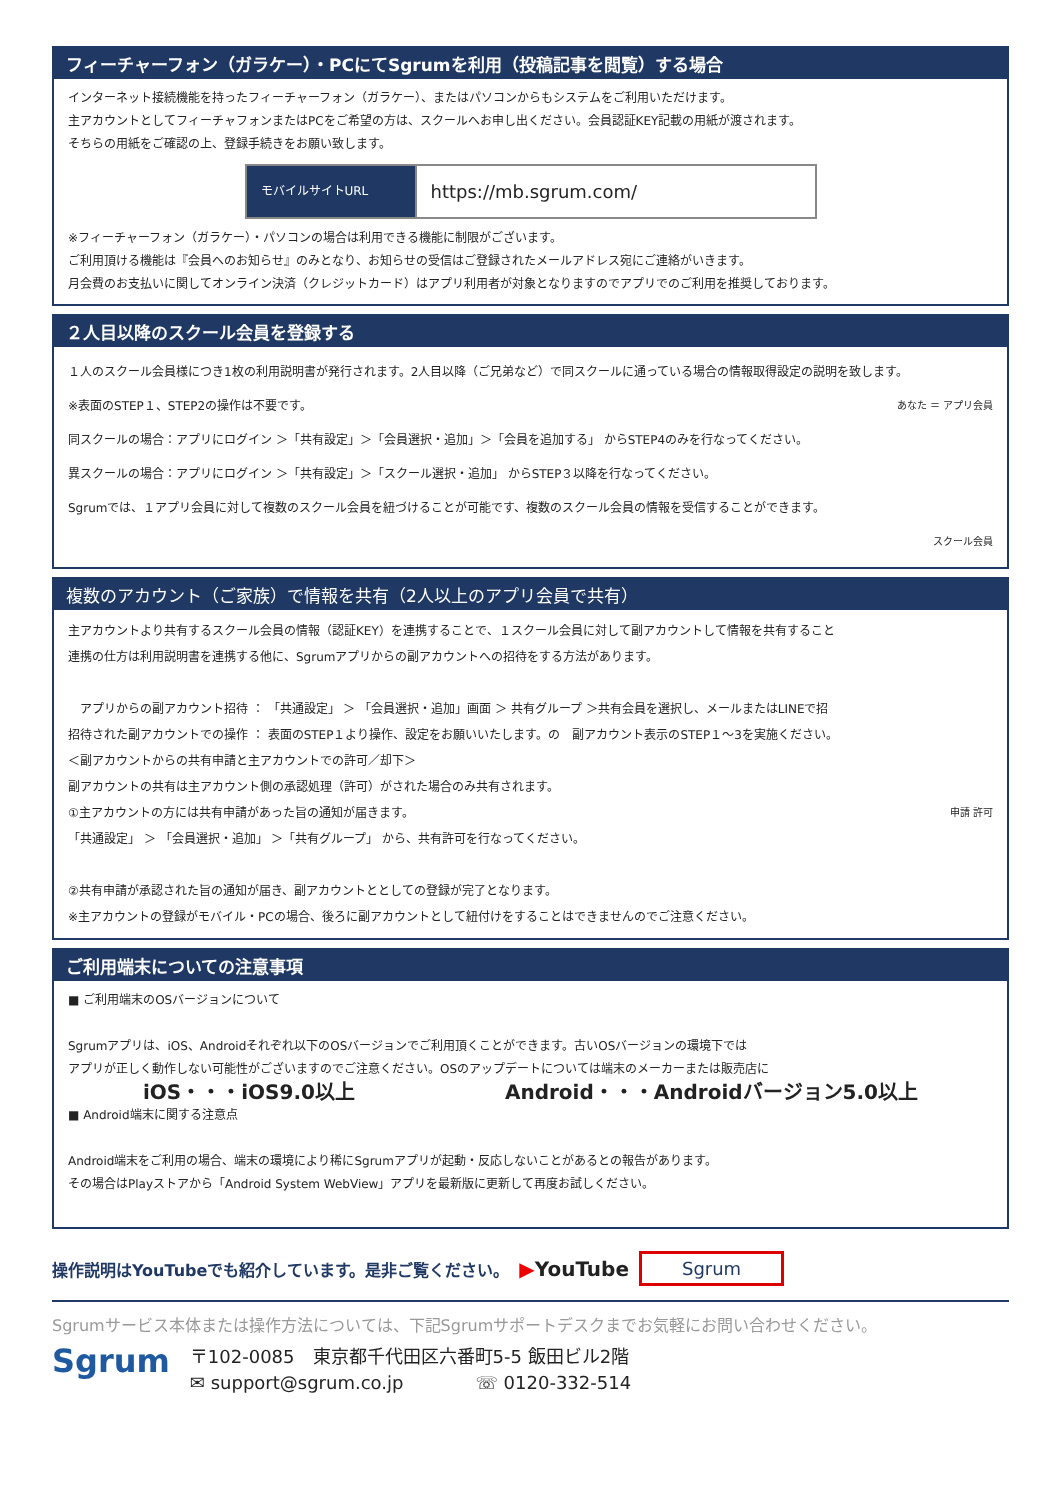フィーチャーフォン（ガラケー）・PCにてSgrumを利用（投稿記事を閲覧）する場合
インターネット接続機能を持ったフィーチャーフォン（ガラケー）、またはパソコンからもシステムをご利用いただけます。
主アカウントとしてフィーチャフォンまたはPCをご希望の方は、スクールへお申し出ください。会員認証KEY記載の用紙が渡されます。
そちらの用紙をご確認の上、登録手続きをお願い致します。
| モバイルサイトURL | https://mb.sgrum.com/ |
※フィーチャーフォン（ガラケー）・パソコンの場合は利用できる機能に制限がございます。
ご利用頂ける機能は『会員へのお知らせ』のみとなり、お知らせの受信はご登録されたメールアドレス宛にご連絡がいきます。
月会費のお支払いに関してオンライン決済（クレジットカード）はアプリ利用者が対象となりますのでアプリでのご利用を推奨しております。
２人目以降のスクール会員を登録する
１人のスクール会員様につき1枚の利用説明書が発行されます。2人目以降（ご兄弟など）で同スクールに通っている場合の情報取得設定の説明を致します。
※表面のSTEP１、STEP2の操作は不要です。 あなた ＝ アプリ会員
同スクールの場合：アプリにログイン ＞「共有設定」＞「会員選択・追加」＞「会員を追加する」 からSTEP4のみを行なってください。
異スクールの場合：アプリにログイン ＞「共有設定」＞「スクール選択・追加」 からSTEP３以降を行なってください。
Sgrumでは、１アプリ会員に対して複数のスクール会員を紐づけることが可能です、複数のスクール会員の情報を受信することができます。
スクール会員
複数のアカウント（ご家族）で情報を共有（2人以上のアプリ会員で共有）
主アカウントより共有するスクール会員の情報（認証KEY）を連携することで、１スクール会員に対して副アカウントして情報を共有すること
連携の仕方は利用説明書を連携する他に、Sgrumアプリからの副アカウントへの招待をする方法があります。
　アプリからの副アカウント招待 ： 「共通設定」 ＞ 「会員選択・追加」画面 ＞ 共有グループ ＞共有会員を選択し、メールまたはLINEで招
招待された副アカウントでの操作 ： 表面のSTEP１より操作、設定をお願いいたします。の　副アカウント表示のSTEP１～3を実施ください。
＜副アカウントからの共有申請と主アカウントでの許可／却下＞
副アカウントの共有は主アカウント側の承認処理（許可）がされた場合のみ共有されます。
①主アカウントの方には共有申請があった旨の通知が届きます。 申請 許可
「共通設定」 ＞ 「会員選択・追加」 ＞「共有グループ」 から、共有許可を行なってください。
②共有申請が承認された旨の通知が届き、副アカウントととしての登録が完了となります。
※主アカウントの登録がモバイル・PCの場合、後ろに副アカウントとして紐付けをすることはできませんのでご注意ください。
ご利用端末についての注意事項
■ ご利用端末のOSバージョンについて
Sgrumアプリは、iOS、Androidそれぞれ以下のOSバージョンでご利用頂くことができます。古いOSバージョンの環境下では
アプリが正しく動作しない可能性がございますのでご注意ください。OSのアップデートについては端末のメーカーまたは販売店に
iOS・・・iOS9.0以上 Android・・・Androidバージョン5.0以上
■ Android端末に関する注意点
Android端末をご利用の場合、端末の環境により稀にSgrumアプリが起動・反応しないことがあるとの報告があります。
その場合はPlayストアから「Android System WebView」アプリを最新版に更新して再度お試しください。
操作説明はYouTubeでも紹介しています。是非ご覧ください。 ▶YouTube Sgrum
Sgrumサービス本体または操作方法については、下記Sgrumサポートデスクまでお気軽にお問い合わせください。
Sgrum
〒102-0085　東京都千代田区六番町5-5 飯田ビル2階
✉ support@sgrum.co.jp　　　　☏ 0120-332-514